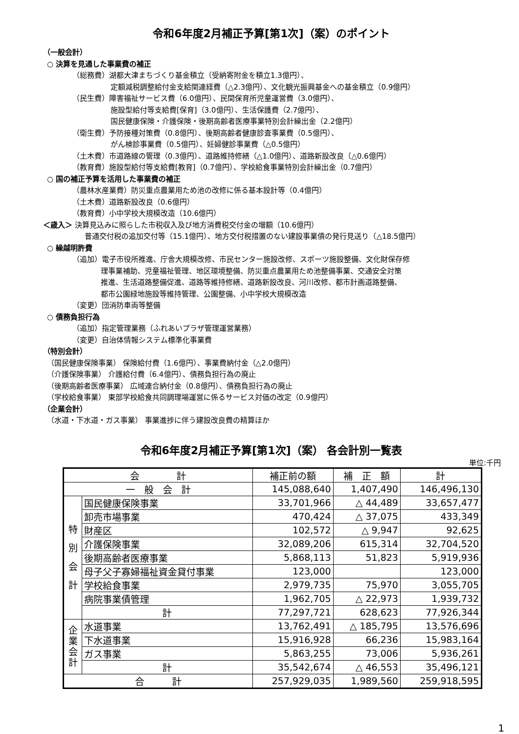令和6年度2月補正予算[第1次]（案）のポイント
（一般会計）
○ 決算を見通した事業費の補正
（総務費）湖都大津まちづくり基金積立（受納寄附金を積立1.3億円）、
定額減税調整給付金支給関連経費（△2.3億円）、文化観光振興基金への基金積立（0.9億円）
（民生費）障害福祉サービス費（6.0億円）、民間保育所児童運営費（3.0億円）、
施設型給付等支給費[保育]（3.0億円）、生活保護費（2.7億円）、
国民健康保険・介護保険・後期高齢者医療事業特別会計繰出金（2.2億円）
（衛生費）予防接種対策費（0.8億円）、後期高齢者健康診査事業費（0.5億円）、
がん検診事業費（0.5億円）、妊婦健診事業費（△0.5億円）
（土木費）市道路線の管理（0.3億円）、道路維持修繕（△1.0億円）、道路新設改良（△0.6億円）
（教育費）施設型給付等支給費[教育]（0.7億円）、学校給食事業特別会計繰出金（0.7億円）
○ 国の補正予算を活用した事業費の補正
（農林水産業費）防災重点農業用ため池の改修に係る基本設計等（0.4億円）
（土木費）道路新設改良（0.6億円）
（教育費）小中学校大規模改造（10.6億円）
＜歳入＞ 決算見込みに照らした市税収入及び地方消費税交付金の増額（10.6億円）
普通交付税の追加交付等（15.1億円）、地方交付税措置のない建設事業債の発行見送り（△18.5億円）
○ 繰越明許費
（追加）電子市役所推進、庁舎大規模改修、市民センター施設改修、スポーツ施設整備、文化財保存修
理事業補助、児童福祉管理、地区環境整備、防災重点農業用ため池整備事業、交通安全対策
推進、生活道路整備促進、道路等維持修繕、道路新設改良、河川改修、都市計画道路整備、
都市公園緑地施設等維持管理、公園整備、小中学校大規模改造
（変更）団消防車両等整備
○ 債務負担行為
（追加）指定管理業務（ふれあいプラザ管理運営業務）
（変更）自治体情報システム標準化事業費
（特別会計）
（国民健康保険事業） 保険給付費（1.6億円）、事業費納付金（△2.0億円）
（介護保険事業） 介護給付費（6.4億円）、債務負担行為の廃止
（後期高齢者医療事業） 広域連合納付金（0.8億円）、債務負担行為の廃止
（学校給食事業） 東部学校給食共同調理場運営に係るサービス対価の改定（0.9億円）
（企業会計）
（水道・下水道・ガス事業） 事業進捗に伴う建設改良費の精算ほか
令和6年度2月補正予算[第1次]（案） 各会計別一覧表
単位:千円
| 会 計 | | 補正前の額 | 補 正 額 | 計 |
| --- | --- | --- | --- | --- |
| 一 般 会 計 | | 145,088,640 | 1,407,490 | 146,496,130 |
| 特 別 会 計 | 国民健康保険事業 | 33,701,966 | △ 44,489 | 33,657,477 |
| | 卸売市場事業 | 470,424 | △ 37,075 | 433,349 |
| | 財産区 | 102,572 | △ 9,947 | 92,625 |
| | 介護保険事業 | 32,089,206 | 615,314 | 32,704,520 |
| | 後期高齢者医療事業 | 5,868,113 | 51,823 | 5,919,936 |
| | 母子父子寡婦福祉資金貸付事業 | 123,000 | | 123,000 |
| | 学校給食事業 | 2,979,735 | 75,970 | 3,055,705 |
| | 病院事業債管理 | 1,962,705 | △ 22,973 | 1,939,732 |
| | 計 | 77,297,721 | 628,623 | 77,926,344 |
| 企 業 会 計 | 水道事業 | 13,762,491 | △ 185,795 | 13,576,696 |
| | 下水道事業 | 15,916,928 | 66,236 | 15,983,164 |
| | ガス事業 | 5,863,255 | 73,006 | 5,936,261 |
| | 計 | 35,542,674 | △ 46,553 | 35,496,121 |
| 合 計 | | 257,929,035 | 1,989,560 | 259,918,595 |
1